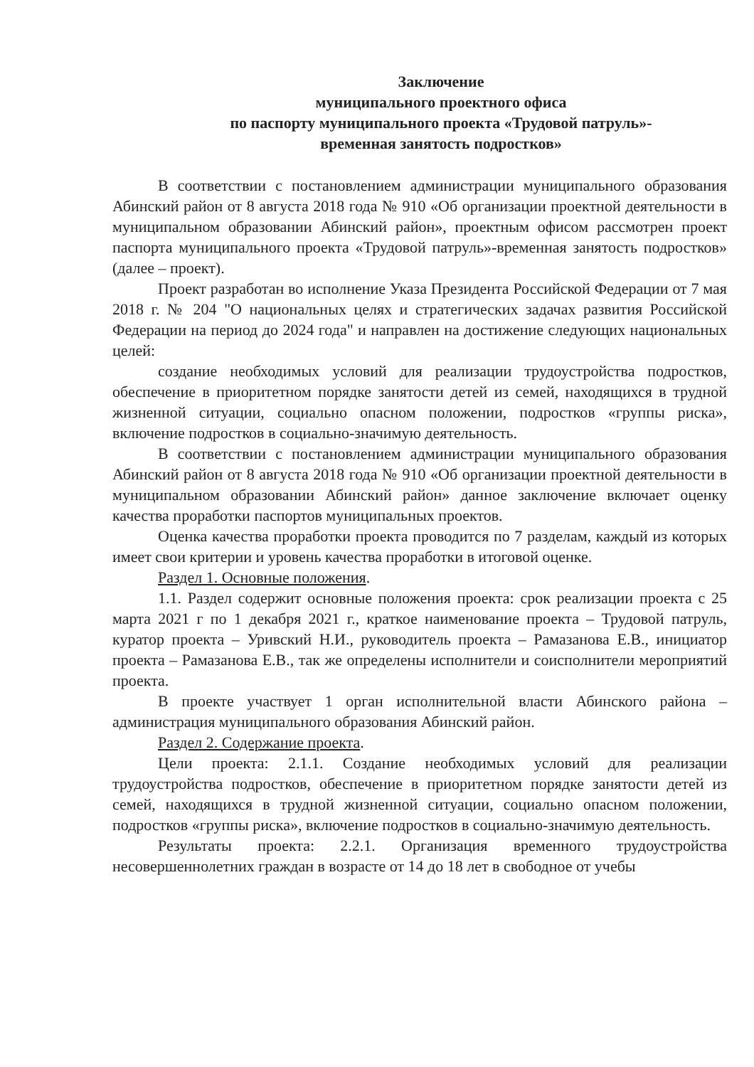Заключение
муниципального проектного офиса
по паспорту муниципального проекта «Трудовой патруль»-
временная занятость подростков»
В соответствии с постановлением администрации муниципального образования Абинский район от 8 августа 2018 года № 910 «Об организации проектной деятельности в муниципальном образовании Абинский район», проектным офисом рассмотрен проект паспорта муниципального проекта «Трудовой патруль»-временная занятость подростков» (далее – проект).
Проект разработан во исполнение Указа Президента Российской Федерации от 7 мая 2018 г. № 204 "О национальных целях и стратегических задачах развития Российской Федерации на период до 2024 года" и направлен на достижение следующих национальных целей:
создание необходимых условий для реализации трудоустройства подростков, обеспечение в приоритетном порядке занятости детей из семей, находящихся в трудной жизненной ситуации, социально опасном положении, подростков «группы риска», включение подростков в социально-значимую деятельность.
В соответствии с постановлением администрации муниципального образования Абинский район от 8 августа 2018 года № 910 «Об организации проектной деятельности в муниципальном образовании Абинский район» данное заключение включает оценку качества проработки паспортов муниципальных проектов.
Оценка качества проработки проекта проводится по 7 разделам, каждый из которых имеет свои критерии и уровень качества проработки в итоговой оценке.
Раздел 1. Основные положения.
1.1. Раздел содержит основные положения проекта: срок реализации проекта с 25 марта 2021 г по 1 декабря 2021 г., краткое наименование проекта – Трудовой патруль, куратор проекта – Уривский Н.И., руководитель проекта – Рамазанова Е.В., инициатор проекта – Рамазанова Е.В., так же определены исполнители и соисполнители мероприятий проекта.
В проекте участвует 1 орган исполнительной власти Абинского района – администрация муниципального образования Абинский район.
Раздел 2. Содержание проекта.
Цели проекта: 2.1.1. Создание необходимых условий для реализации трудоустройства подростков, обеспечение в приоритетном порядке занятости детей из семей, находящихся в трудной жизненной ситуации, социально опасном положении, подростков «группы риска», включение подростков в социально-значимую деятельность.
Результаты проекта: 2.2.1. Организация временного трудоустройства несовершеннолетних граждан в возрасте от 14 до 18 лет в свободное от учебы